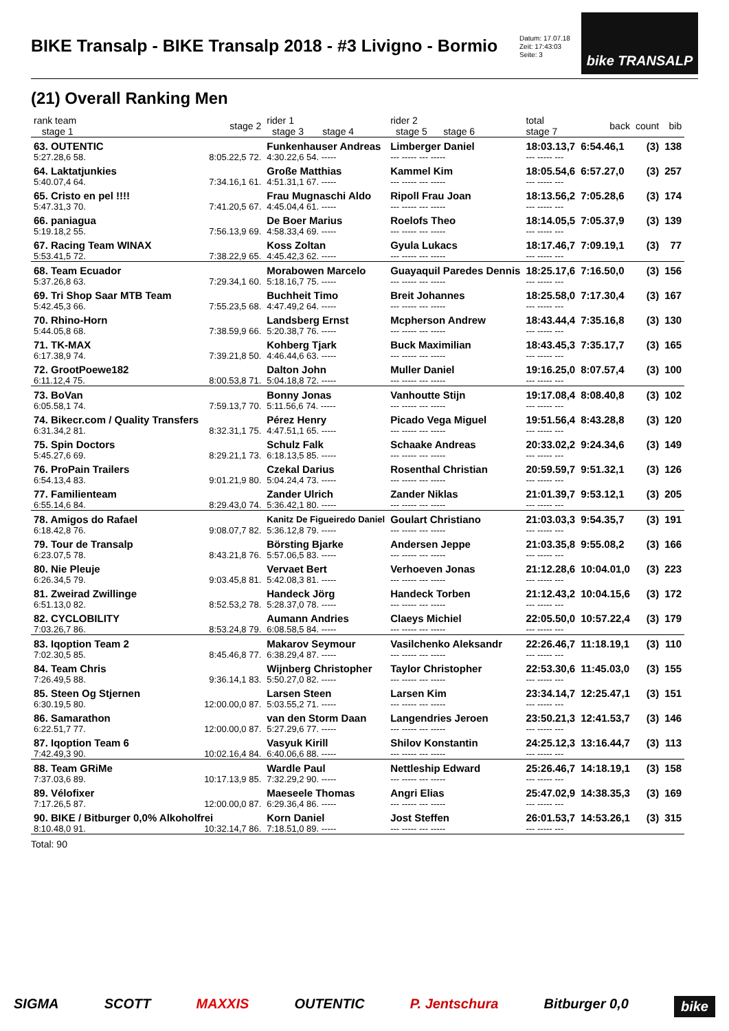BIKE Transalp - BIKE Transalp 2018 - #3 Livigno - Bormio
Datum: 17.07.18
Zeit: 17:43:03
Seite: 3
bike TRANSALP
(21) Overall Ranking Men
| rank team stage 1 | stage 2 | rider 1 stage 3 stage 4 | rider 2 stage 5 stage 6 | total stage 7 | back | count | bib |
| --- | --- | --- | --- | --- | --- | --- | --- |
| 63. OUTENTIC | | Funkenhauser Andreas | Limberger Daniel | 18:03.13,7 | 6:54.46,1 | (3) | 138 |
| 5:27.28,6 58. | 8:05.22,5 72. | 4:30.22,6 54. ----- | --- ----- --- ----- | --- ----- --- | | | |
| 64. Laktatjunkies | | Große Matthias | Kammel Kim | 18:05.54,6 | 6:57.27,0 | (3) | 257 |
| 5:40.07,4 64. | 7:34.16,1 61. | 4:51.31,1 67. ----- | --- ----- --- ----- | --- ----- --- | | | |
| 65. Cristo en pel !!!! | | Frau Mugnaschi Aldo | Ripoll Frau Joan | 18:13.56,2 | 7:05.28,6 | (3) | 174 |
| 5:47.31,3 70. | 7:41.20,5 67. | 4:45.04,4 61. ----- | --- ----- --- ----- | --- ----- --- | | | |
| 66. paniagua | | De Boer Marius | Roelofs Theo | 18:14.05,5 | 7:05.37,9 | (3) | 139 |
| 5:19.18,2 55. | 7:56.13,9 69. | 4:58.33,4 69. ----- | --- ----- --- ----- | --- ----- --- | | | |
| 67. Racing Team WINAX | | Koss Zoltan | Gyula Lukacs | 18:17.46,7 | 7:09.19,1 | (3) | 77 |
| 5:53.41,5 72. | 7:38.22,9 65. | 4:45.42,3 62. ----- | --- ----- --- ----- | --- ----- --- | | | |
| 68. Team Ecuador | | Morabowen Marcelo | Guayaquil Paredes Dennis | 18:25.17,6 | 7:16.50,0 | (3) | 156 |
| 5:37.26,8 63. | 7:29.34,1 60. | 5:18.16,7 75. ----- | --- ----- --- ----- | --- ----- --- | | | |
| 69. Tri Shop Saar MTB Team | | Buchheit Timo | Breit Johannes | 18:25.58,0 | 7:17.30,4 | (3) | 167 |
| 5:42.45,3 66. | 7:55.23,5 68. | 4:47.49,2 64. ----- | --- ----- --- ----- | --- ----- --- | | | |
| 70. Rhino-Horn | | Landsberg Ernst | Mcpherson Andrew | 18:43.44,4 | 7:35.16,8 | (3) | 130 |
| 5:44.05,8 68. | 7:38.59,9 66. | 5:20.38,7 76. ----- | --- ----- --- ----- | --- ----- --- | | | |
| 71. TK-MAX | | Kohberg Tjark | Buck Maximilian | 18:43.45,3 | 7:35.17,7 | (3) | 165 |
| 6:17.38,9 74. | 7:39.21,8 50. | 4:46.44,6 63. ----- | --- ----- --- ----- | --- ----- --- | | | |
| 72. GrootPoewe182 | | Dalton John | Muller Daniel | 19:16.25,0 | 8:07.57,4 | (3) | 100 |
| 6:11.12,4 75. | 8:00.53,8 71. | 5:04.18,8 72. ----- | --- ----- --- ----- | --- ----- --- | | | |
| 73. BoVan | | Bonny Jonas | Vanhoutte Stijn | 19:17.08,4 | 8:08.40,8 | (3) | 102 |
| 6:05.58,1 74. | 7:59.13,7 70. | 5:11.56,6 74. ----- | --- ----- --- ----- | --- ----- --- | | | |
| 74. Bikecr.com / Quality Transfers | | Pérez Henry | Picado Vega Miguel | 19:51.56,4 | 8:43.28,8 | (3) | 120 |
| 6:31.34,2 81. | 8:32.31,1 75. | 4:47.51,1 65. ----- | --- ----- --- ----- | --- ----- --- | | | |
| 75. Spin Doctors | | Schulz Falk | Schaake Andreas | 20:33.02,2 | 9:24.34,6 | (3) | 149 |
| 5:45.27,6 69. | 8:29.21,1 73. | 6:18.13,5 85. ----- | --- ----- --- ----- | --- ----- --- | | | |
| 76. ProPain Trailers | | Czekal Darius | Rosenthal Christian | 20:59.59,7 | 9:51.32,1 | (3) | 126 |
| 6:54.13,4 83. | 9:01.21,9 80. | 5:04.24,4 73. ----- | --- ----- --- ----- | --- ----- --- | | | |
| 77. Familienteam | | Zander Ulrich | Zander Niklas | 21:01.39,7 | 9:53.12,1 | (3) | 205 |
| 6:55.14,6 84. | 8:29.43,0 74. | 5:36.42,1 80. ----- | --- ----- --- ----- | --- ----- --- | | | |
| 78. Amigos do Rafael | | Kanitz De Figueiredo Daniel | Goulart Christiano | 21:03.03,3 | 9:54.35,7 | (3) | 191 |
| 6:18.42,8 76. | 9:08.07,7 82. | 5:36.12,8 79. ----- | --- ----- --- ----- | --- ----- --- | | | |
| 79. Tour de Transalp | | Börsting Bjarke | Andersen Jeppe | 21:03.35,8 | 9:55.08,2 | (3) | 166 |
| 6:23.07,5 78. | 8:43.21,8 76. | 5:57.06,5 83. ----- | --- ----- --- ----- | --- ----- --- | | | |
| 80. Nie Pleuje | | Vervaet Bert | Verhoeven Jonas | 21:12.28,6 | 10:04.01,0 | (3) | 223 |
| 6:26.34,5 79. | 9:03.45,8 81. | 5:42.08,3 81. ----- | --- ----- --- ----- | --- ----- --- | | | |
| 81. Zweirad Zwillinge | | Handeck Jörg | Handeck Torben | 21:12.43,2 | 10:04.15,6 | (3) | 172 |
| 6:51.13,0 82. | 8:52.53,2 78. | 5:28.37,0 78. ----- | --- ----- --- ----- | --- ----- --- | | | |
| 82. CYCLOBILITY | | Aumann Andries | Claeys Michiel | 22:05.50,0 | 10:57.22,4 | (3) | 179 |
| 7:03.26,7 86. | 8:53.24,8 79. | 6:08.58,5 84. ----- | --- ----- --- ----- | --- ----- --- | | | |
| 83. Iqoption Team 2 | | Makarov Seymour | Vasilchenko Aleksandr | 22:26.46,7 | 11:18.19,1 | (3) | 110 |
| 7:02.30,5 85. | 8:45.46,8 77. | 6:38.29,4 87. ----- | --- ----- --- ----- | --- ----- --- | | | |
| 84. Team Chris | | Wijnberg Christopher | Taylor Christopher | 22:53.30,6 | 11:45.03,0 | (3) | 155 |
| 7:26.49,5 88. | 9:36.14,1 83. | 5:50.27,0 82. ----- | --- ----- --- ----- | --- ----- --- | | | |
| 85. Steen Og Stjernen | | Larsen Steen | Larsen Kim | 23:34.14,7 | 12:25.47,1 | (3) | 151 |
| 6:30.19,5 80. | 12:00.00,0 87. | 5:03.55,2 71. ----- | --- ----- --- ----- | --- ----- --- | | | |
| 86. Samarathon | | van den Storm Daan | Langendries Jeroen | 23:50.21,3 | 12:41.53,7 | (3) | 146 |
| 6:22.51,7 77. | 12:00.00,0 87. | 5:27.29,6 77. ----- | --- ----- --- ----- | --- ----- --- | | | |
| 87. Iqoption Team 6 | | Vasyuk Kirill | Shilov Konstantin | 24:25.12,3 | 13:16.44,7 | (3) | 113 |
| 7:42.49,3 90. | 10:02.16,4 84. | 6:40.06,6 88. ----- | --- ----- --- ----- | --- ----- --- | | | |
| 88. Team GRiMe | | Wardle Paul | Nettleship Edward | 25:26.46,7 | 14:18.19,1 | (3) | 158 |
| 7:37.03,6 89. | 10:17.13,9 85. | 7:32.29,2 90. ----- | --- ----- --- ----- | --- ----- --- | | | |
| 89. Vélofixer | | Maeseele Thomas | Angri Elias | 25:47.02,9 | 14:38.35,3 | (3) | 169 |
| 7:17.26,5 87. | 12:00.00,0 87. | 6:29.36,4 86. ----- | --- ----- --- ----- | --- ----- --- | | | |
| 90. BIKE / Bitburger 0,0% Alkoholfrei | | Korn Daniel | Jost Steffen | 26:01.53,7 | 14:53.26,1 | (3) | 315 |
| 8:10.48,0 91. | 10:32.14,7 86. | 7:18.51,0 89. ----- | --- ----- --- ----- | --- ----- --- | | | |
Total: 90
SIGMA SCOTT MAXXIS OUTENTIC P. Jentschura Bitburger 0,0 bike